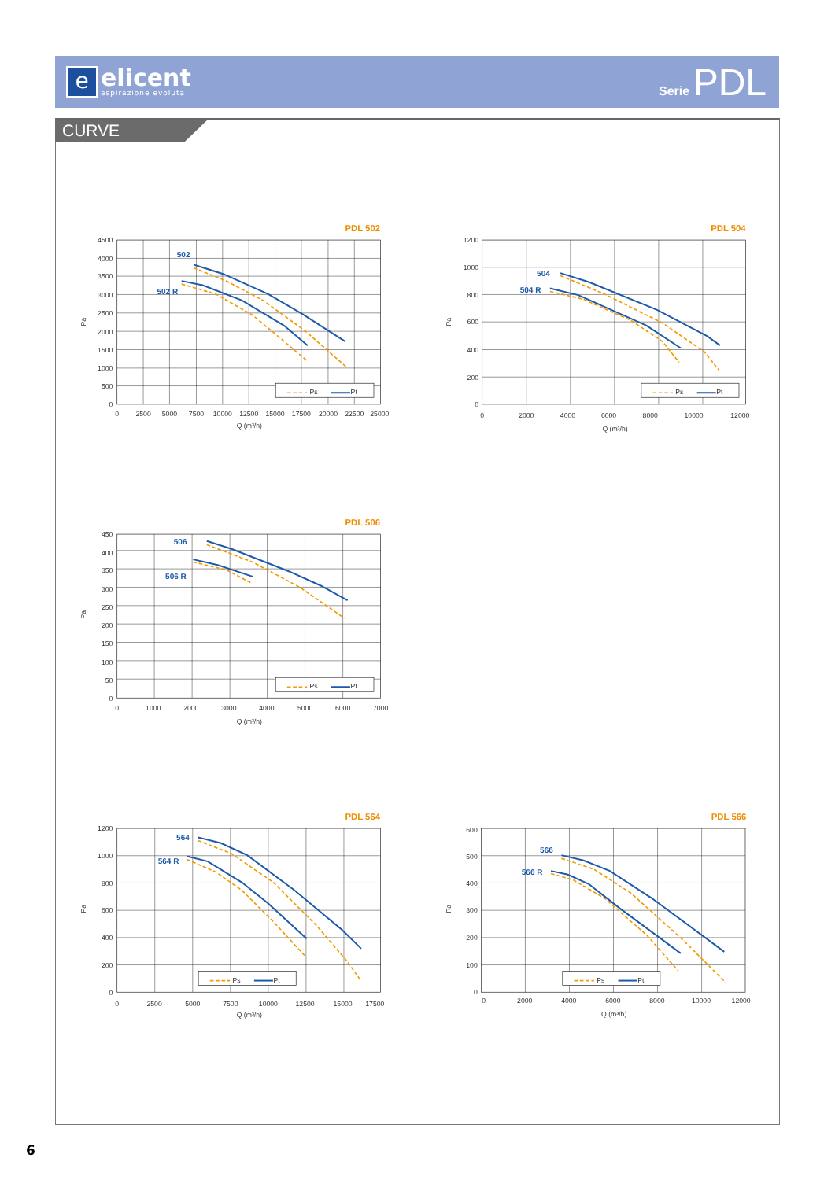e
elicent
aspirazione evoluta
Serie PDL
CURVE
PDL 502
4500
4000
3500
3000
2500
2000
1500
1000
500
0
0
2500
5000
7500
10000
12500
15000
17500
20000
22500
25000
Q (m³/h)
Pa
502
502 R
Ps
Pt
PDL 504
1200
1000
800
600
400
200
0
0
2000
4000
6000
8000
10000
12000
Q (m³/h)
Pa
504
504 R
Ps
Pt
PDL 506
450
400
350
300
250
200
150
100
50
0
0
1000
2000
3000
4000
5000
6000
7000
Q (m³/h)
Pa
506
506 R
Ps
Pt
PDL 564
1200
1000
800
600
400
200
0
0
2500
5000
7500
10000
12500
15000
17500
Q (m³/h)
Pa
564
564 R
Ps
Pt
PDL 566
600
500
400
300
200
100
0
0
2000
4000
6000
8000
10000
12000
Q (m³/h)
Pa
566
566 R
Ps
Pt
6